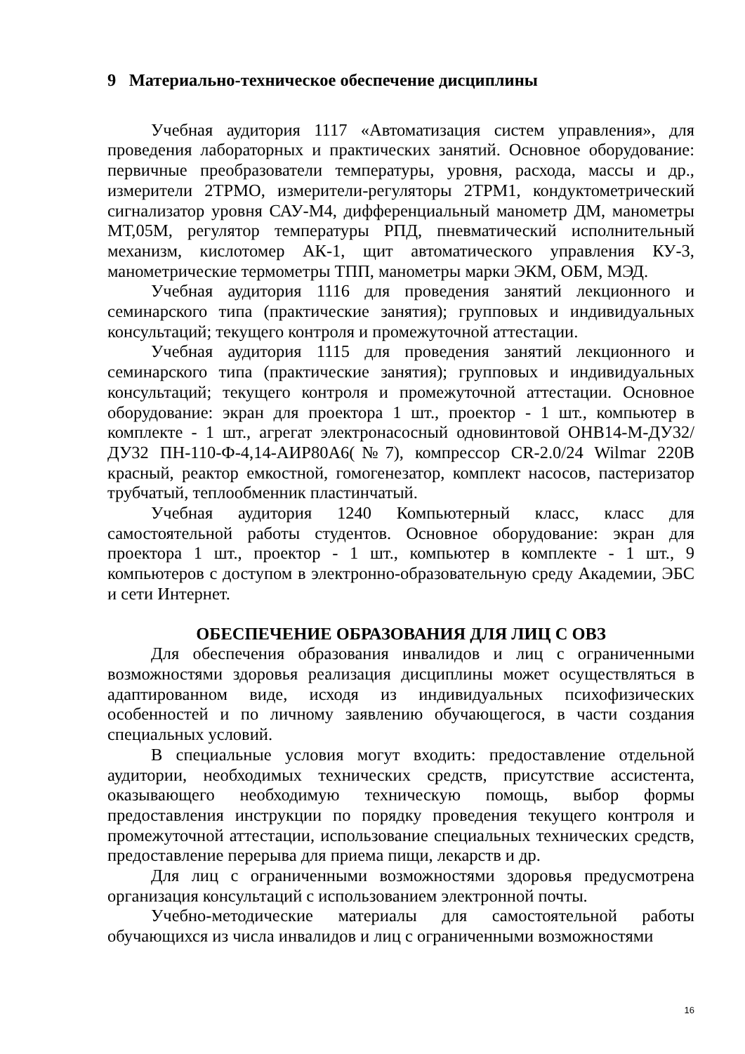9 Материально-техническое обеспечение дисциплины
Учебная аудитория 1117 «Автоматизация систем управления», для проведения лабораторных и практических занятий. Основное оборудование: первичные преобразователи температуры, уровня, расхода, массы и др., измерители 2ТРМО, измерители-регуляторы 2ТРМ1, кондуктометрический сигнализатор уровня САУ-М4, дифференциальный манометр ДМ, манометры МТ,05М, регулятор температуры РПД, пневматический исполнительный механизм, кислотомер АК-1, щит автоматического управления КУ-3, манометрические термометры ТПП, манометры марки ЭКМ, ОБМ, МЭД.
Учебная аудитория 1116 для проведения занятий лекционного и семинарского типа (практические занятия); групповых и индивидуальных консультаций; текущего контроля и промежуточной аттестации.
Учебная аудитория 1115 для проведения занятий лекционного и семинарского типа (практические занятия); групповых и индивидуальных консультаций; текущего контроля и промежуточной аттестации. Основное оборудование: экран для проектора 1 шт., проектор - 1 шт., компьютер в комплекте - 1 шт., агрегат электронасосный одновинтовой ОНВ14-М-ДУ32/ДУ32 ПН-110-Ф-4,14-АИР80А6(№7), компрессор CR-2.0/24 Wilmar 220В красный, реактор емкостной, гомогенезатор, комплект насосов, пастеризатор трубчатый, теплообменник пластинчатый.
Учебная аудитория 1240 Компьютерный класс, класс для самостоятельной работы студентов. Основное оборудование: экран для проектора 1 шт., проектор - 1 шт., компьютер в комплекте - 1 шт., 9 компьютеров с доступом в электронно-образовательную среду Академии, ЭБС и сети Интернет.
ОБЕСПЕЧЕНИЕ ОБРАЗОВАНИЯ ДЛЯ ЛИЦ С ОВЗ
Для обеспечения образования инвалидов и лиц с ограниченными возможностями здоровья реализация дисциплины может осуществляться в адаптированном виде, исходя из индивидуальных психофизических особенностей и по личному заявлению обучающегося, в части создания специальных условий.
В специальные условия могут входить: предоставление отдельной аудитории, необходимых технических средств, присутствие ассистента, оказывающего необходимую техническую помощь, выбор формы предоставления инструкции по порядку проведения текущего контроля и промежуточной аттестации, использование специальных технических средств, предоставление перерыва для приема пищи, лекарств и др.
Для лиц с ограниченными возможностями здоровья предусмотрена организация консультаций с использованием электронной почты.
Учебно-методические материалы для самостоятельной работы обучающихся из числа инвалидов и лиц с ограниченными возможностями
16